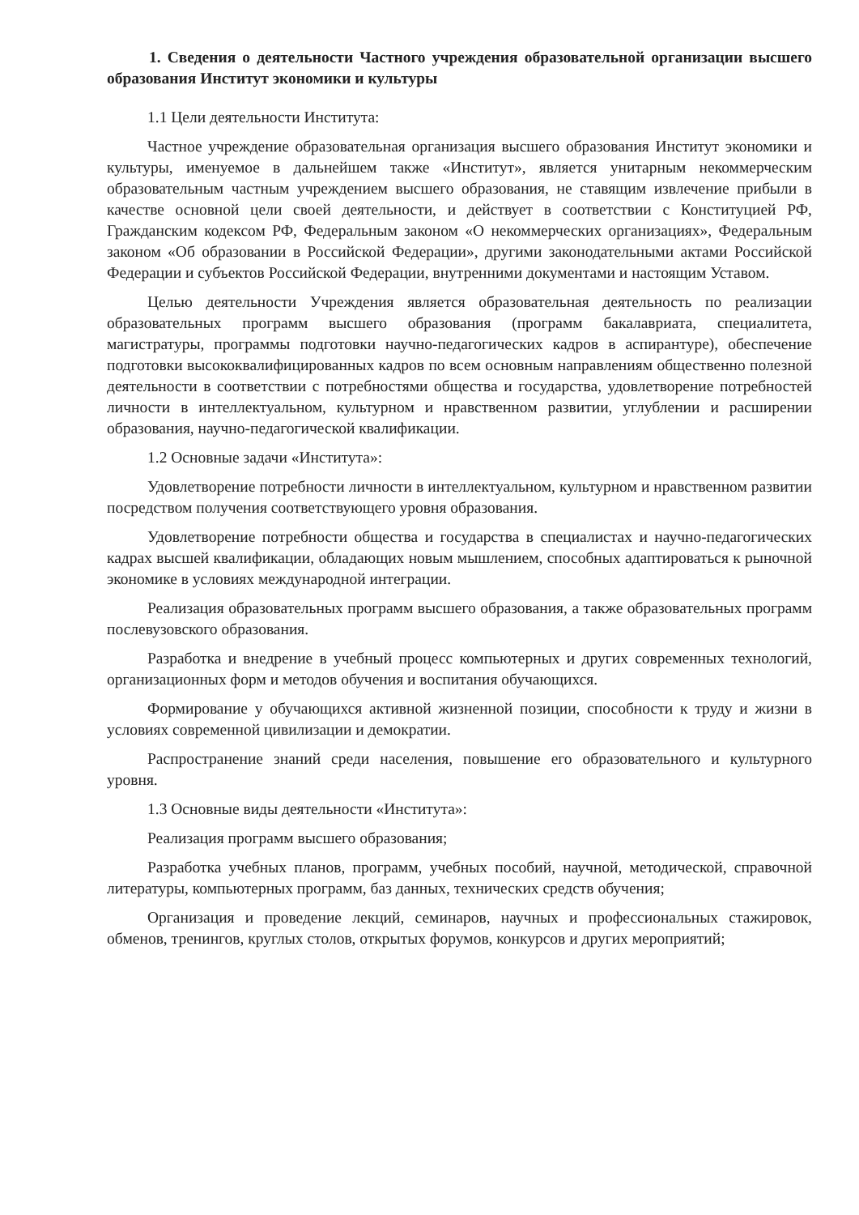1. Сведения о деятельности Частного учреждения образовательной организации высшего образования Институт экономики и культуры
1.1 Цели деятельности Института:
Частное учреждение образовательная организация высшего образования Институт экономики и культуры, именуемое в дальнейшем также «Институт», является унитарным некоммерческим образовательным частным учреждением высшего образования, не ставящим извлечение прибыли в качестве основной цели своей деятельности, и действует в соответствии с Конституцией РФ, Гражданским кодексом РФ, Федеральным законом «О некоммерческих организациях», Федеральным законом «Об образовании в Российской Федерации», другими законодательными актами Российской Федерации и субъектов Российской Федерации, внутренними документами и настоящим Уставом.
Целью деятельности Учреждения является образовательная деятельность по реализации образовательных программ высшего образования (программ бакалавриата, специалитета, магистратуры, программы подготовки научно-педагогических кадров в аспирантуре), обеспечение подготовки высококвалифицированных кадров по всем основным направлениям общественно полезной деятельности в соответствии с потребностями общества и государства, удовлетворение потребностей личности в интеллектуальном, культурном и нравственном развитии, углублении и расширении образования, научно-педагогической квалификации.
1.2 Основные задачи «Института»:
Удовлетворение потребности личности в интеллектуальном, культурном и нравственном развитии посредством получения соответствующего уровня образования.
Удовлетворение потребности общества и государства в специалистах и научно-педагогических кадрах высшей квалификации, обладающих новым мышлением, способных адаптироваться к рыночной экономике в условиях международной интеграции.
Реализация образовательных программ высшего образования, а также образовательных программ послевузовского образования.
Разработка и внедрение в учебный процесс компьютерных и других современных технологий, организационных форм и методов обучения и воспитания обучающихся.
Формирование у обучающихся активной жизненной позиции, способности к труду и жизни в условиях современной цивилизации и демократии.
Распространение знаний среди населения, повышение его образовательного и культурного уровня.
1.3 Основные виды деятельности «Института»:
Реализация программ высшего образования;
Разработка учебных планов, программ, учебных пособий, научной, методической, справочной литературы, компьютерных программ, баз данных, технических средств обучения;
Организация и проведение лекций, семинаров, научных и профессиональных стажировок, обменов, тренингов, круглых столов, открытых форумов, конкурсов и других мероприятий;